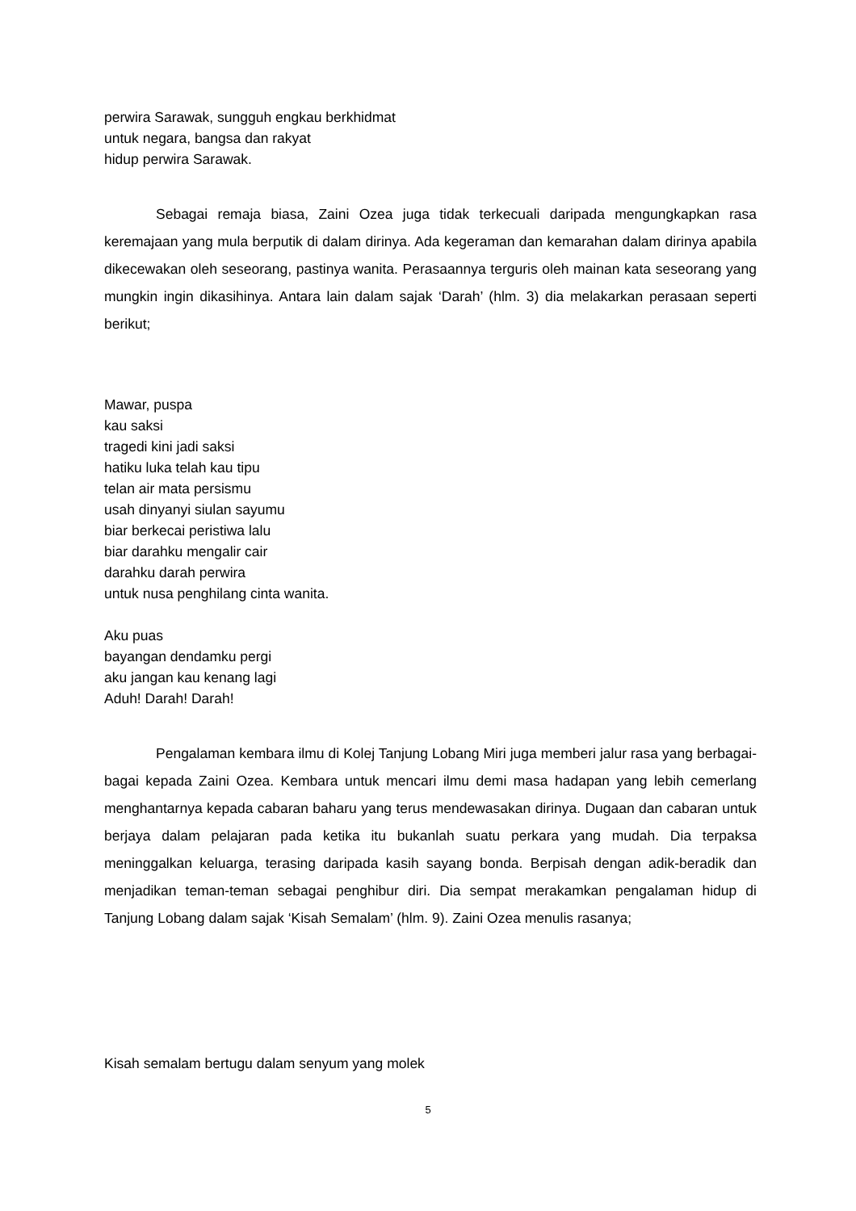perwira Sarawak, sungguh engkau berkhidmat
untuk negara, bangsa dan rakyat
hidup perwira Sarawak.
Sebagai remaja biasa, Zaini Ozea juga tidak terkecuali daripada mengungkapkan rasa keremajaan yang mula berputik di dalam dirinya. Ada kegeraman dan kemarahan dalam dirinya apabila dikecewakan oleh seseorang, pastinya wanita. Perasaannya terguris oleh mainan kata seseorang yang mungkin ingin dikasihinya. Antara lain dalam sajak ‘Darah’ (hlm. 3) dia melakarkan perasaan seperti berikut;
Mawar, puspa
kau saksi
tragedi kini jadi saksi
hatiku luka telah kau tipu
telan air mata persismu
usah dinyanyi siulan sayumu
biar berkecai peristiwa lalu
biar darahku mengalir cair
darahku darah perwira
untuk nusa penghilang cinta wanita.
Aku puas
bayangan dendamku pergi
aku jangan kau kenang lagi
Aduh! Darah! Darah!
Pengalaman kembara ilmu di Kolej Tanjung Lobang Miri juga memberi jalur rasa yang berbagai-bagai kepada Zaini Ozea. Kembara untuk mencari ilmu demi masa hadapan yang lebih cemerlang menghantarnya kepada cabaran baharu yang terus mendewasakan dirinya. Dugaan dan cabaran untuk berjaya dalam pelajaran pada ketika itu bukanlah suatu perkara yang mudah. Dia terpaksa meninggalkan keluarga, terasing daripada kasih sayang bonda. Berpisah dengan adik-beradik dan menjadikan teman-teman sebagai penghibur diri. Dia sempat merakamkan pengalaman hidup di Tanjung Lobang dalam sajak ‘Kisah Semalam’ (hlm. 9). Zaini Ozea menulis rasanya;
Kisah semalam bertugu dalam senyum yang molek
5